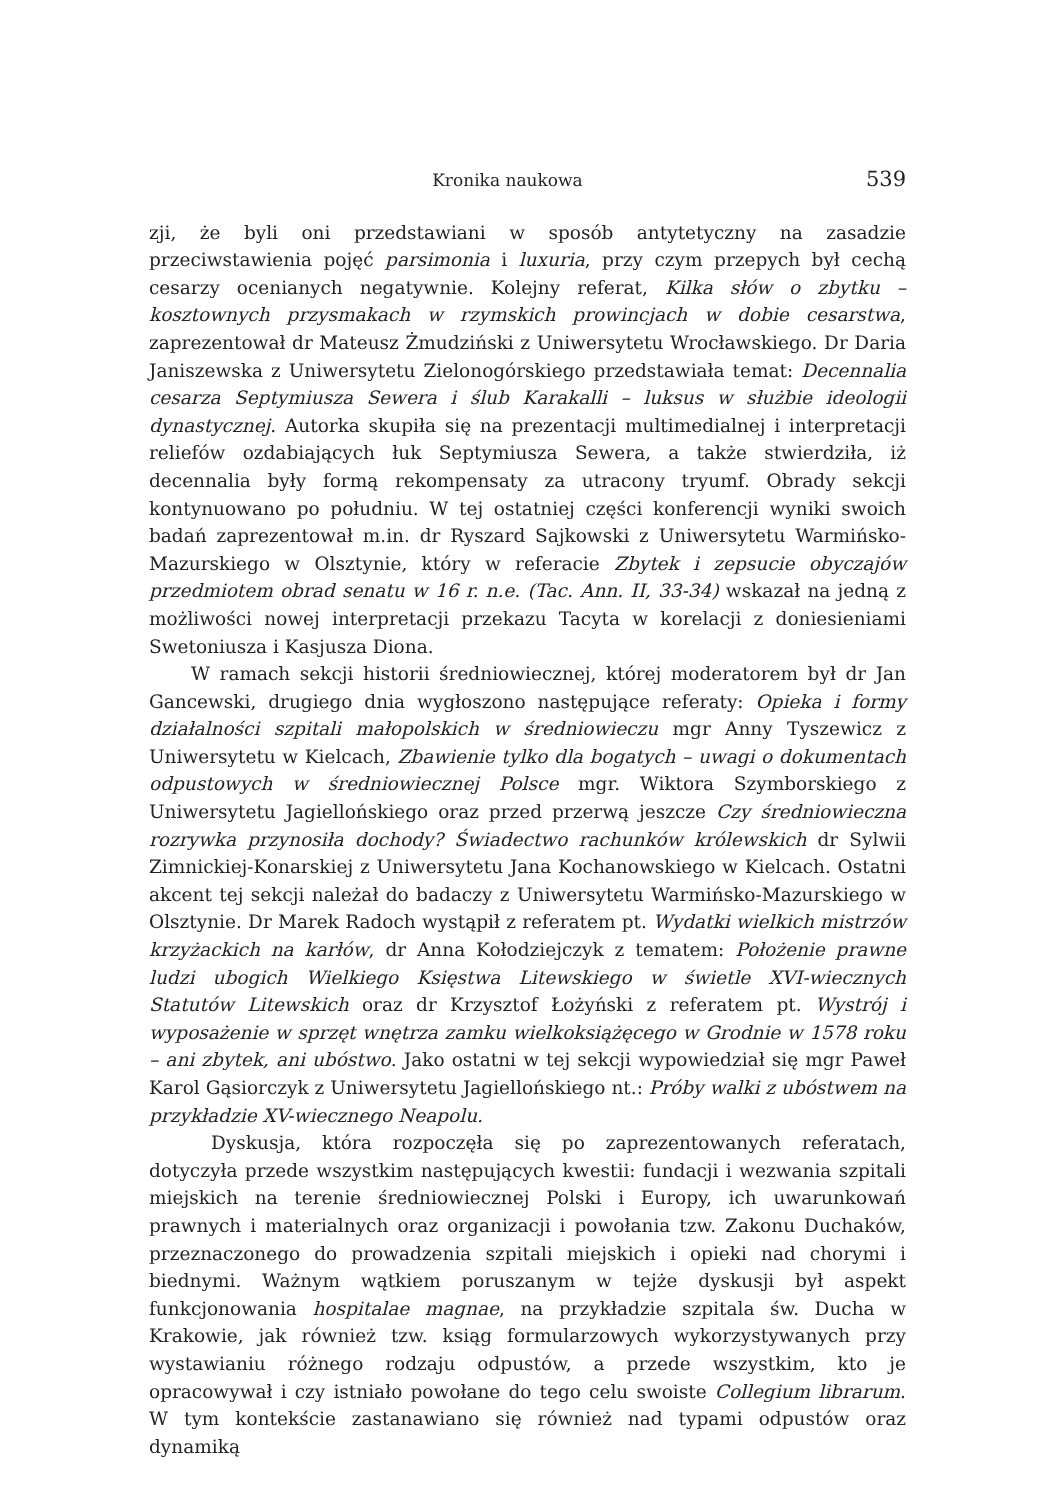Kronika naukowa 539
zji, że byli oni przedstawiani w sposób antytetyczny na zasadzie przeciwstawienia pojęć parsimonia i luxuria, przy czym przepych był cechą cesarzy ocenianych negatywnie. Kolejny referat, Kilka słów o zbytku – kosztownych przysmakach w rzymskich prowincjach w dobie cesarstwa, zaprezentował dr Mateusz Żmudziński z Uniwersytetu Wrocławskiego. Dr Daria Janiszewska z Uniwersytetu Zielonogórskiego przedstawiała temat: Decennalia cesarza Septymiusza Sewera i ślub Karakalli – luksus w służbie ideologii dynastycznej. Autorka skupiła się na prezentacji multimedialnej i interpretacji reliefów ozdabiających łuk Septymiusza Sewera, a także stwierdziła, iż decennalia były formą rekompensaty za utracony tryumf. Obrady sekcji kontynuowano po południu. W tej ostatniej części konferencji wyniki swoich badań zaprezentował m.in. dr Ryszard Sajkowski z Uniwersytetu Warmińsko-Mazurskiego w Olsztynie, który w referacie Zbytek i zepsucie obyczajów przedmiotem obrad senatu w 16 r. n.e. (Tac. Ann. II, 33-34) wskazał na jedną z możliwości nowej interpretacji przekazu Tacyta w korelacji z doniesieniami Swetoniusza i Kasjusza Diona.
W ramach sekcji historii średniowiecznej, której moderatorem był dr Jan Gancewski, drugiego dnia wygłoszono następujące referaty: Opieka i formy działalności szpitali małopolskich w średniowieczu mgr Anny Tyszewicz z Uniwersytetu w Kielcach, Zbawienie tylko dla bogatych – uwagi o dokumentach odpustowych w średniowiecznej Polsce mgr. Wiktora Szymborskiego z Uniwersytetu Jagiellońskiego oraz przed przerwą jeszcze Czy średniowieczna rozrywka przynosiła dochody? Świadectwo rachunków królewskich dr Sylwii Zimnickiej-Konarskiej z Uniwersytetu Jana Kochanowskiego w Kielcach. Ostatni akcent tej sekcji należał do badaczy z Uniwersytetu Warmińsko-Mazurskiego w Olsztynie. Dr Marek Radoch wystąpił z referatem pt. Wydatki wielkich mistrzów krzyżackich na karłów, dr Anna Kołodziejczyk z tematem: Położenie prawne ludzi ubogich Wielkiego Księstwa Litewskiego w świetle XVI-wiecznych Statutów Litewskich oraz dr Krzysztof Łożyński z referatem pt. Wystrój i wyposażenie w sprzęt wnętrza zamku wielkoksiążęcego w Grodnie w 1578 roku – ani zbytek, ani ubóstwo. Jako ostatni w tej sekcji wypowiedział się mgr Paweł Karol Gąsiorczyk z Uniwersytetu Jagiellońskiego nt.: Próby walki z ubóstwem na przykładzie XV-wiecznego Neapolu.
Dyskusja, która rozpoczęła się po zaprezentowanych referatach, dotyczyła przede wszystkim następujących kwestii: fundacji i wezwania szpitali miejskich na terenie średniowiecznej Polski i Europy, ich uwarunkowań prawnych i materialnych oraz organizacji i powołania tzw. Zakonu Duchaków, przeznaczonego do prowadzenia szpitali miejskich i opieki nad chorymi i biednymi. Ważnym wątkiem poruszanym w tejże dyskusji był aspekt funkcjonowania hospitalae magnae, na przykładzie szpitala św. Ducha w Krakowie, jak również tzw. ksiąg formularzowych wykorzystywanych przy wystawianiu różnego rodzaju odpustów, a przede wszystkim, kto je opracowywał i czy istniało powołane do tego celu swoiste Collegium librarum. W tym kontekście zastanawiano się również nad typami odpustów oraz dynamiką